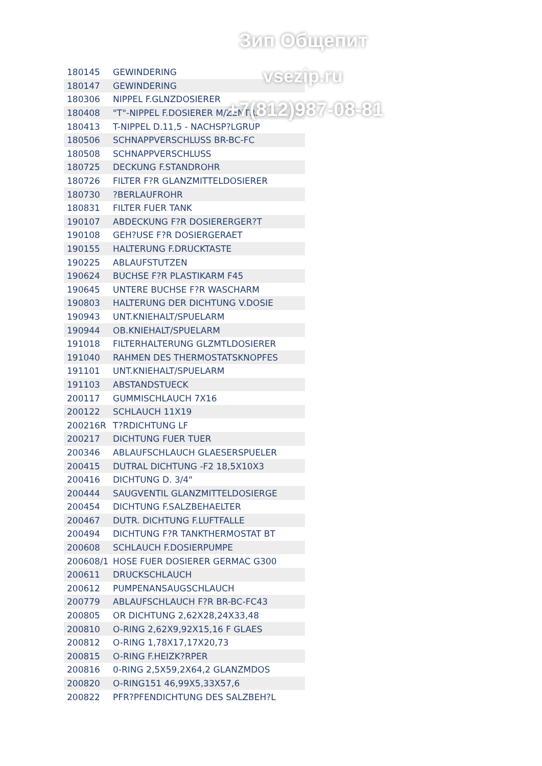Зип Общепит
vsezip.ru
+7(812)987-08-81
| 180145 | GEWINDERING |
| 180147 | GEWINDERING |
| 180306 | NIPPEL F.GLNZDOSIERER |
| 180408 | "T"-NIPPEL F.DOSIERER M/ZENTR. |
| 180413 | T-NIPPEL D.11,5 - NACHSP?LGRUP |
| 180506 | SCHNAPPVERSCHLUSS BR-BC-FC |
| 180508 | SCHNAPPVERSCHLUSS |
| 180725 | DECKUNG F.STANDROHR |
| 180726 | FILTER F?R GLANZMITTELDOSIERER |
| 180730 | ?BERLAUFROHR |
| 180831 | FILTER FUER TANK |
| 190107 | ABDECKUNG F?R DOSIERERGER?T |
| 190108 | GEH?USE F?R DOSIERGERAET |
| 190155 | HALTERUNG F.DRUCKTASTE |
| 190225 | ABLAUFSTUTZEN |
| 190624 | BUCHSE F?R PLASTIKARM F45 |
| 190645 | UNTERE BUCHSE F?R WASCHARM |
| 190803 | HALTERUNG DER DICHTUNG V.DOSIE |
| 190943 | UNT.KNIEHALT/SPUELARM |
| 190944 | OB.KNIEHALT/SPUELARM |
| 191018 | FILTERHALTERUNG GLZMTLDOSIERER |
| 191040 | RAHMEN DES THERMOSTATSKNOPFES |
| 191101 | UNT.KNIEHALT/SPUELARM |
| 191103 | ABSTANDSTUECK |
| 200117 | GUMMISCHLAUCH 7X16 |
| 200122 | SCHLAUCH 11X19 |
| 200216R | T?RDICHTUNG LF |
| 200217 | DICHTUNG FUER TUER |
| 200346 | ABLAUFSCHLAUCH GLAESERSPUELER |
| 200415 | DUTRAL DICHTUNG -F2 18,5X10X3 |
| 200416 | DICHTUNG D. 3/4" |
| 200444 | SAUGVENTIL GLANZMITTELDOSIERGE |
| 200454 | DICHTUNG F.SALZBEHAELTER |
| 200467 | DUTR. DICHTUNG F.LUFTFALLE |
| 200494 | DICHTUNG F?R TANKTHERMOSTAT BT |
| 200608 | SCHLAUCH F.DOSIERPUMPE |
| 200608/1 | HOSE FUER DOSIERER GERMAC G300 |
| 200611 | DRUCKSCHLAUCH |
| 200612 | PUMPENANSAUGSCHLAUCH |
| 200779 | ABLAUFSCHLAUCH F?R BR-BC-FC43 |
| 200805 | OR DICHTUNG 2,62X28,24X33,48 |
| 200810 | O-RING 2,62X9,92X15,16 F GLAES |
| 200812 | O-RING 1,78X17,17X20,73 |
| 200815 | O-RING F.HEIZK?RPER |
| 200816 | 0-RING 2,5X59,2X64,2 GLANZMDOS |
| 200820 | O-RING151 46,99X5,33X57,6 |
| 200822 | PFR?PFENDICHTUNG DES SALZBEH?L |